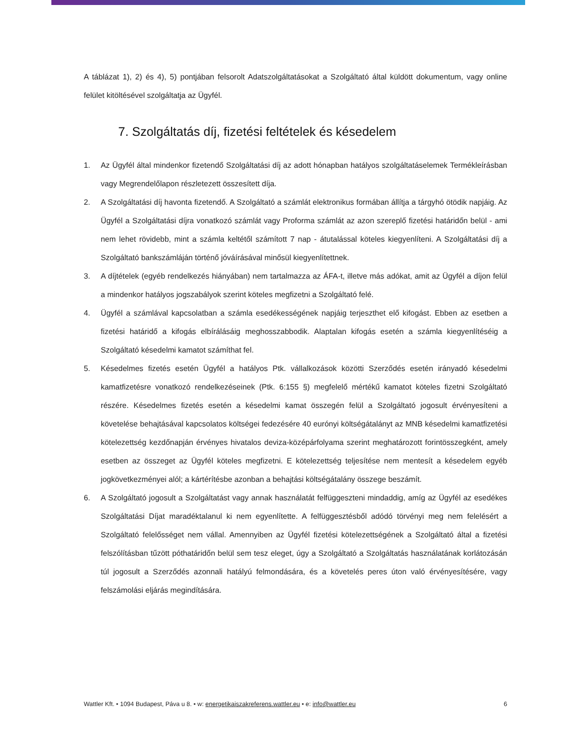A táblázat 1), 2) és 4), 5) pontjában felsorolt Adatszolgáltatásokat a Szolgáltató által küldött dokumentum, vagy online felület kitöltésével szolgáltatja az Ügyfél.
7. Szolgáltatás díj, fizetési feltételek és késedelem
1. Az Ügyfél által mindenkor fizetendő Szolgáltatási díj az adott hónapban hatályos szolgáltatáselemek Termékleírásban vagy Megrendelőlapon részletezett összesített díja.
2. A Szolgáltatási díj havonta fizetendő. A Szolgáltató a számlát elektronikus formában állítja a tárgyhó ötödik napjáig. Az Ügyfél a Szolgáltatási díjra vonatkozó számlát vagy Proforma számlát az azon szereplő fizetési határidőn belül - ami nem lehet rövidebb, mint a számla keltétől számított 7 nap - átutalással köteles kiegyenlíteni. A Szolgáltatási díj a Szolgáltató bankszámláján történő jóváírásával minősül kiegyenlítettnek.
3. A díjtételek (egyéb rendelkezés hiányában) nem tartalmazza az ÁFA-t, illetve más adókat, amit az Ügyfél a díjon felül a mindenkor hatályos jogszabályok szerint köteles megfizetni a Szolgáltató felé.
4. Ügyfél a számlával kapcsolatban a számla esedékességének napjáig terjeszthet elő kifogást. Ebben az esetben a fizetési határidő a kifogás elbírálásáig meghosszabbodik. Alaptalan kifogás esetén a számla kiegyenlítéséig a Szolgáltató késedelmi kamatot számíthat fel.
5. Késedelmes fizetés esetén Ügyfél a hatályos Ptk. vállalkozások közötti Szerződés esetén irányadó késedelmi kamatfizetésre vonatkozó rendelkezéseinek (Ptk. 6:155 §) megfelelő mértékű kamatot köteles fizetni Szolgáltató részére. Késedelmes fizetés esetén a késedelmi kamat összegén felül a Szolgáltató jogosult érvényesíteni a követelése behajtásával kapcsolatos költségei fedezésére 40 eurónyi költségátalányt az MNB késedelmi kamatfizetési kötelezettség kezdőnapján érvényes hivatalos deviza-középárfolyama szerint meghatározott forintösszegként, amely esetben az összeget az Ügyfél köteles megfizetni. E kötelezettség teljesítése nem mentesít a késedelem egyéb jogkövetkezményei alól; a kártérítésbe azonban a behajtási költségátalány összege beszámít.
6. A Szolgáltató jogosult a Szolgáltatást vagy annak használatát felfüggeszteni mindaddig, amíg az Ügyfél az esedékes Szolgáltatási Díjat maradéktalanul ki nem egyenlítette. A felfüggesztésből adódó törvényi meg nem felelésért a Szolgáltató felelősséget nem vállal. Amennyiben az Ügyfél fizetési kötelezettségének a Szolgáltató által a fizetési felszólításban tűzött póthatáridőn belül sem tesz eleget, úgy a Szolgáltató a Szolgáltatás használatának korlátozásán túl jogosult a Szerződés azonnali hatályú felmondására, és a követelés peres úton való érvényesítésére, vagy felszámolási eljárás megindítására.
Wattler Kft. • 1094 Budapest, Páva u 8. • w: energetikaiszakreferens.wattler.eu • e: info@wattler.eu 6